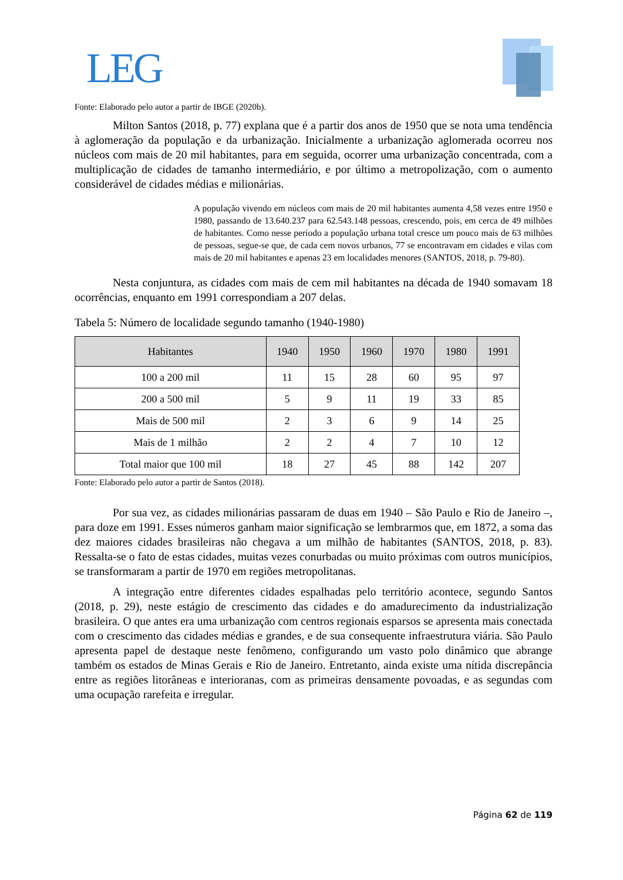LEG
Fonte: Elaborado pelo autor a partir de IBGE (2020b).
Milton Santos (2018, p. 77) explana que é a partir dos anos de 1950 que se nota uma tendência à aglomeração da população e da urbanização. Inicialmente a urbanização aglomerada ocorreu nos núcleos com mais de 20 mil habitantes, para em seguida, ocorrer uma urbanização concentrada, com a multiplicação de cidades de tamanho intermediário, e por último a metropolização, com o aumento considerável de cidades médias e milionárias.
A população vivendo em núcleos com mais de 20 mil habitantes aumenta 4,58 vezes entre 1950 e 1980, passando de 13.640.237 para 62.543.148 pessoas, crescendo, pois, em cerca de 49 milhões de habitantes. Como nesse período a população urbana total cresce um pouco mais de 63 milhões de pessoas, segue-se que, de cada cem novos urbanos, 77 se encontravam em cidades e vilas com mais de 20 mil habitantes e apenas 23 em localidades menores (SANTOS, 2018, p. 79-80).
Nesta conjuntura, as cidades com mais de cem mil habitantes na década de 1940 somavam 18 ocorrências, enquanto em 1991 correspondiam a 207 delas.
Tabela 5: Número de localidade segundo tamanho (1940-1980)
| Habitantes | 1940 | 1950 | 1960 | 1970 | 1980 | 1991 |
| --- | --- | --- | --- | --- | --- | --- |
| 100 a 200 mil | 11 | 15 | 28 | 60 | 95 | 97 |
| 200 a 500 mil | 5 | 9 | 11 | 19 | 33 | 85 |
| Mais de 500 mil | 2 | 3 | 6 | 9 | 14 | 25 |
| Mais de 1 milhão | 2 | 2 | 4 | 7 | 10 | 12 |
| Total maior que 100 mil | 18 | 27 | 45 | 88 | 142 | 207 |
Fonte: Elaborado pelo autor a partir de Santos (2018).
Por sua vez, as cidades milionárias passaram de duas em 1940 – São Paulo e Rio de Janeiro –, para doze em 1991. Esses números ganham maior significação se lembrarmos que, em 1872, a soma das dez maiores cidades brasileiras não chegava a um milhão de habitantes (SANTOS, 2018, p. 83). Ressalta-se o fato de estas cidades, muitas vezes conurbadas ou muito próximas com outros municípios, se transformaram a partir de 1970 em regiões metropolitanas.
A integração entre diferentes cidades espalhadas pelo território acontece, segundo Santos (2018, p. 29), neste estágio de crescimento das cidades e do amadurecimento da industrialização brasileira. O que antes era uma urbanização com centros regionais esparsos se apresenta mais conectada com o crescimento das cidades médias e grandes, e de sua consequente infraestrutura viária. São Paulo apresenta papel de destaque neste fenômeno, configurando um vasto polo dinâmico que abrange também os estados de Minas Gerais e Rio de Janeiro. Entretanto, ainda existe uma nítida discrepância entre as regiões litorâneas e interioranas, com as primeiras densamente povoadas, e as segundas com uma ocupação rarefeita e irregular.
Página 62 de 119